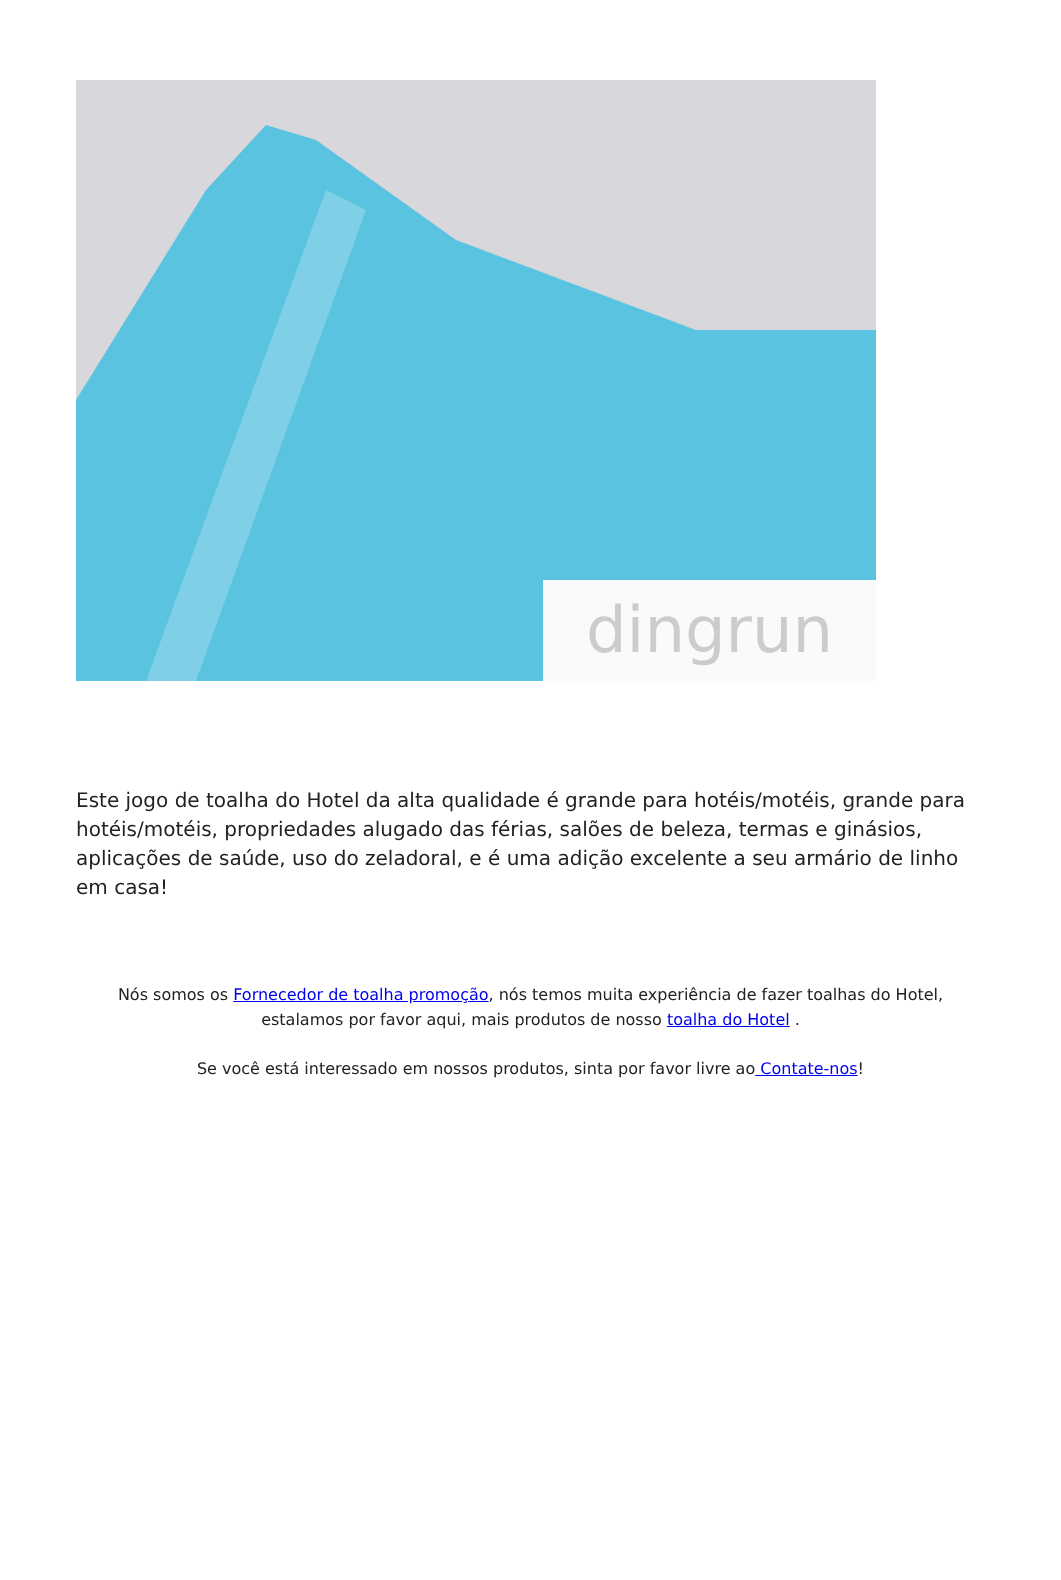dingrun
Este jogo de toalha do Hotel da alta qualidade é grande para hotéis/motéis, grande para hotéis/motéis, propriedades alugado das férias, salões de beleza, termas e ginásios, aplicações de saúde, uso do zeladoral, e é uma adição excelente a seu armário de linho em casa!
Nós somos os Fornecedor de toalha promoção, nós temos muita experiência de fazer toalhas do Hotel, estalamos por favor aqui, mais produtos de nosso toalha do Hotel .
Se você está interessado em nossos produtos, sinta por favor livre ao Contate-nos!